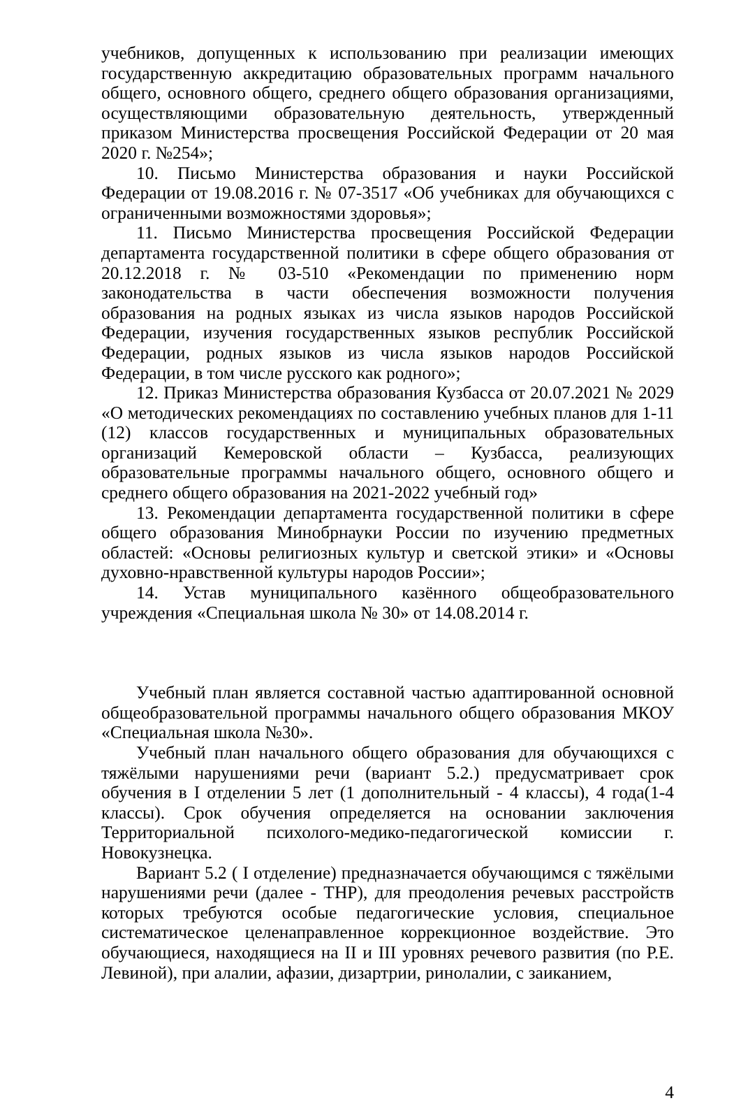учебников, допущенных к использованию при реализации имеющих государственную аккредитацию образовательных программ начального общего, основного общего, среднего общего образования организациями, осуществляющими образовательную деятельность, утвержденный приказом Министерства просвещения Российской Федерации от 20 мая 2020 г. №254»;
10. Письмо Министерства образования и науки Российской Федерации от 19.08.2016 г. № 07-3517 «Об учебниках для обучающихся с ограниченными возможностями здоровья»;
11. Письмо Министерства просвещения Российской Федерации департамента государственной политики в сфере общего образования от 20.12.2018 г. № 03-510 «Рекомендации по применению норм законодательства в части обеспечения возможности получения образования на родных языках из числа языков народов Российской Федерации, изучения государственных языков республик Российской Федерации, родных языков из числа языков народов Российской Федерации, в том числе русского как родного»;
12. Приказ Министерства образования Кузбасса от 20.07.2021 № 2029 «О методических рекомендациях по составлению учебных планов для 1-11 (12) классов государственных и муниципальных образовательных организаций Кемеровской области – Кузбасса, реализующих образовательные программы начального общего, основного общего и среднего общего образования на 2021-2022 учебный год»
13. Рекомендации департамента государственной политики в сфере общего образования Минобрнауки России по изучению предметных областей: «Основы религиозных культур и светской этики» и «Основы духовно-нравственной культуры народов России»;
14. Устав муниципального казённого общеобразовательного учреждения «Специальная школа № 30» от 14.08.2014 г.
Учебный план является составной частью адаптированной основной общеобразовательной программы начального общего образования МКОУ «Специальная школа №30».
Учебный план начального общего образования для обучающихся с тяжёлыми нарушениями речи (вариант 5.2.) предусматривает срок обучения в I отделении 5 лет (1 дополнительный - 4 классы), 4 года(1-4 классы). Срок обучения определяется на основании заключения Территориальной психолого-медико-педагогической комиссии г. Новокузнецка.
Вариант 5.2 ( I отделение) предназначается обучающимся с тяжёлыми нарушениями речи (далее - ТНР), для преодоления речевых расстройств которых требуются особые педагогические условия, специальное систематическое целенаправленное коррекционное воздействие. Это обучающиеся, находящиеся на II и III уровнях речевого развития (по Р.Е. Левиной), при алалии, афазии, дизартрии, ринолалии, с заиканием,
4